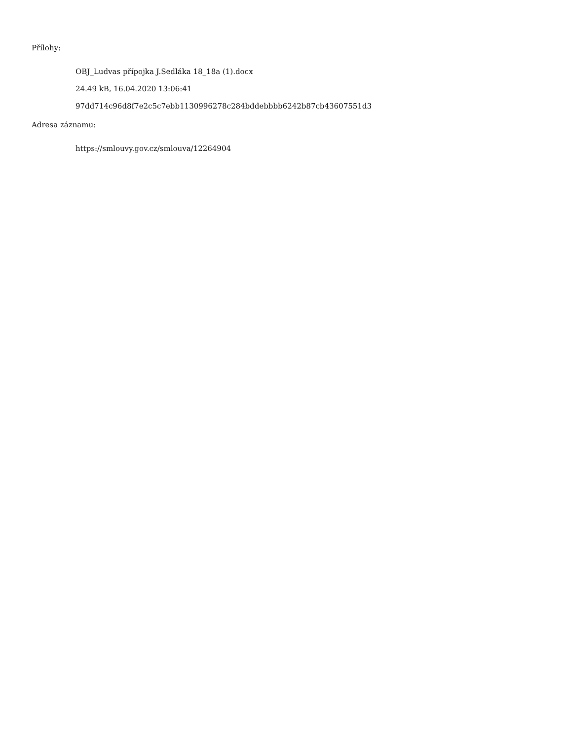Přílohy:
OBJ_Ludvas přípojka J.Sedláka 18_18a (1).docx
24.49 kB, 16.04.2020 13:06:41
97dd714c96d8f7e2c5c7ebb1130996278c284bddebbbb6242b87cb43607551d3
Adresa záznamu:
https://smlouvy.gov.cz/smlouva/12264904